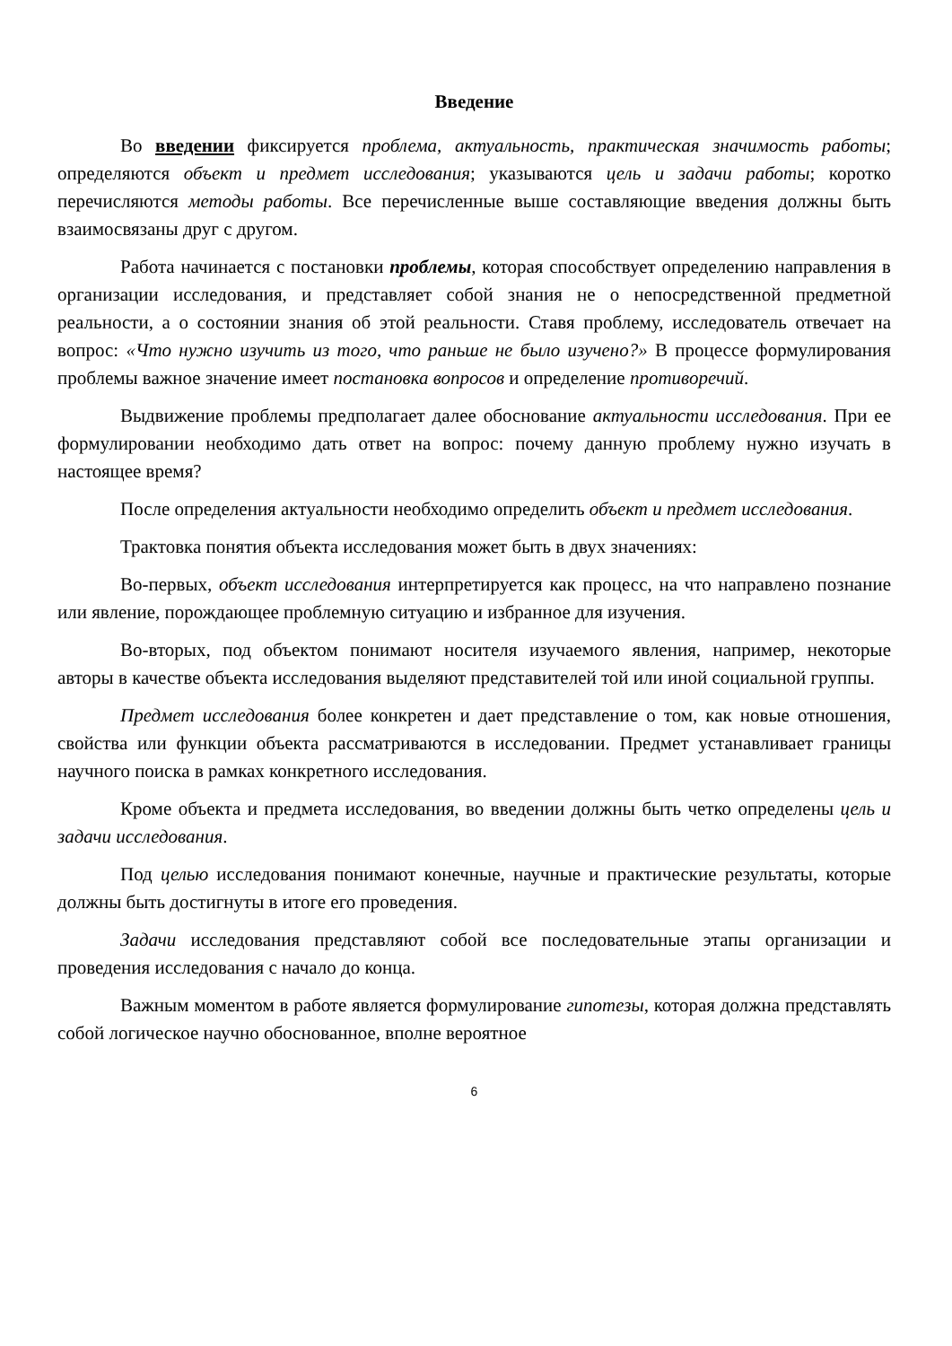Введение
Во введении фиксируется проблема, актуальность, практическая значимость работы; определяются объект и предмет исследования; указываются цель и задачи работы; коротко перечисляются методы работы. Все перечисленные выше составляющие введения должны быть взаимосвязаны друг с другом.
Работа начинается с постановки проблемы, которая способствует определению направления в организации исследования, и представляет собой знания не о непосредственной предметной реальности, а о состоянии знания об этой реальности. Ставя проблему, исследователь отвечает на вопрос: «Что нужно изучить из того, что раньше не было изучено?» В процессе формулирования проблемы важное значение имеет постановка вопросов и определение противоречий.
Выдвижение проблемы предполагает далее обоснование актуальности исследования. При ее формулировании необходимо дать ответ на вопрос: почему данную проблему нужно изучать в настоящее время?
После определения актуальности необходимо определить объект и предмет исследования.
Трактовка понятия объекта исследования может быть в двух значениях:
Во-первых, объект исследования интерпретируется как процесс, на что направлено познание или явление, порождающее проблемную ситуацию и избранное для изучения.
Во-вторых, под объектом понимают носителя изучаемого явления, например, некоторые авторы в качестве объекта исследования выделяют представителей той или иной социальной группы.
Предмет исследования более конкретен и дает представление о том, как новые отношения, свойства или функции объекта рассматриваются в исследовании. Предмет устанавливает границы научного поиска в рамках конкретного исследования.
Кроме объекта и предмета исследования, во введении должны быть четко определены цель и задачи исследования.
Под целью исследования понимают конечные, научные и практические результаты, которые должны быть достигнуты в итоге его проведения.
Задачи исследования представляют собой все последовательные этапы организации и проведения исследования с начало до конца.
Важным моментом в работе является формулирование гипотезы, которая должна представлять собой логическое научно обоснованное, вполне вероятное
6